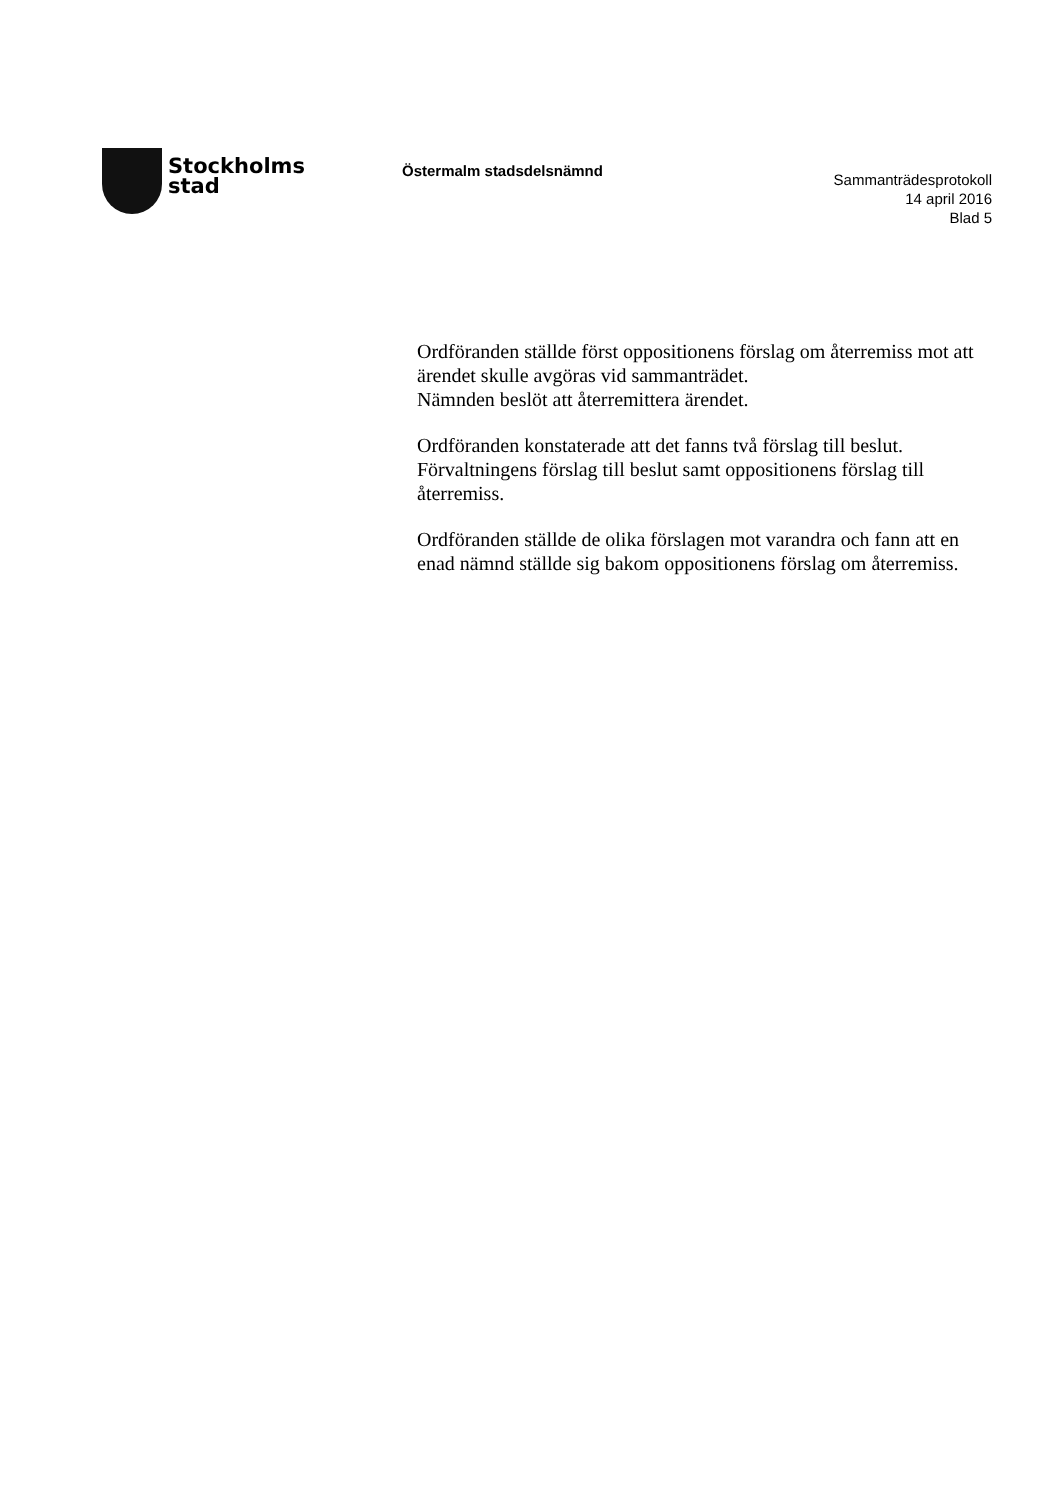Stockholms
stad
Östermalm stadsdelsnämnd
Sammanträdesprotokoll
14 april 2016
Blad 5
Ordföranden ställde först oppositionens förslag om återremiss mot att ärendet skulle avgöras vid sammanträdet.
Nämnden beslöt att återremittera ärendet.
Ordföranden konstaterade att det fanns två förslag till beslut. Förvaltningens förslag till beslut samt oppositionens förslag till återremiss.
Ordföranden ställde de olika förslagen mot varandra och fann att en enad nämnd ställde sig bakom oppositionens förslag om återremiss.